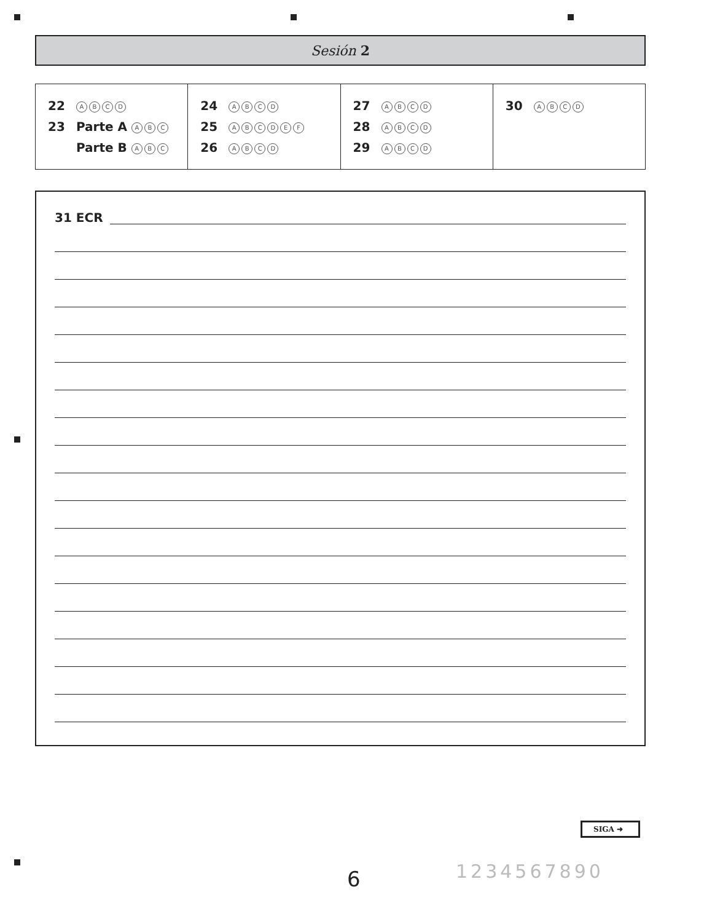Sesión 2
| 22 A B C D 23 Parte A A B C Parte B A B C | 24 A B C D 25 A B C D E F 26 A B C D | 27 A B C D 28 A B C D 29 A B C D | 30 A B C D |
31 ECR
SIGA ➜
6 1234567890